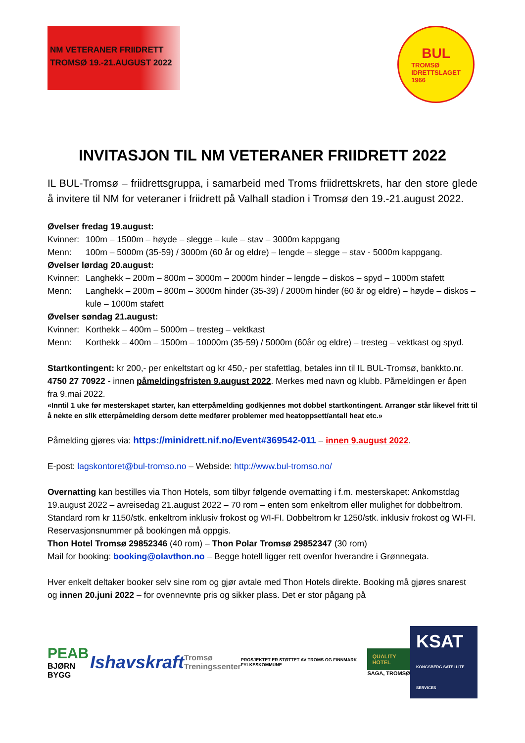NM VETERANER FRIIDRETT
TROMSØ 19.-21.AUGUST 2022
BUL
TROMSØ
IDRETTSLAGET
1966
INVITASJON TIL NM VETERANER FRIIDRETT 2022
IL BUL-Tromsø – friidrettsgruppa, i samarbeid med Troms friidrettskrets, har den store glede å invitere til NM for veteraner i friidrett på Valhall stadion i Tromsø den 19.-21.august 2022.
Øvelser fredag 19.august:
Kvinner: 100m – 1500m – høyde – slegge – kule – stav – 3000m kappgang
Menn: 100m – 5000m (35-59) / 3000m (60 år og eldre) – lengde – slegge – stav - 5000m kappgang.
Øvelser lørdag 20.august:
Kvinner: Langhekk – 200m – 800m – 3000m – 2000m hinder – lengde – diskos – spyd – 1000m stafett
Menn: Langhekk – 200m – 800m – 3000m hinder (35-39) / 2000m hinder (60 år og eldre) – høyde – diskos – kule – 1000m stafett
Øvelser søndag 21.august:
Kvinner: Korthekk – 400m – 5000m – tresteg – vektkast
Menn: Korthekk – 400m – 1500m – 10000m (35-59) / 5000m (60år og eldre) – tresteg – vektkast og spyd.
Startkontingent: kr 200,- per enkeltstart og kr 450,- per stafettlag, betales inn til IL BUL-Tromsø, bankkto.nr. 4750 27 70922 - innen påmeldingsfristen 9.august 2022. Merkes med navn og klubb. Påmeldingen er åpen fra 9.mai 2022.
«Inntil 1 uke før mesterskapet starter, kan etterpåmelding godkjennes mot dobbel startkontingent. Arrangør står likevel fritt til å nekte en slik etterpåmelding dersom dette medfører problemer med heatoppsett/antall heat etc.»
Påmelding gjøres via: https://minidrett.nif.no/Event#369542-011 – innen 9.august 2022.
E-post: lagskontoret@bul-tromso.no – Webside: http://www.bul-tromso.no/
Overnatting kan bestilles via Thon Hotels, som tilbyr følgende overnatting i f.m. mesterskapet: Ankomstdag 19.august 2022 – avreisedag 21.august 2022 – 70 rom – enten som enkeltrom eller mulighet for dobbeltrom. Standard rom kr 1150/stk. enkeltrom inklusiv frokost og WI-FI. Dobbeltrom kr 1250/stk. inklusiv frokost og WI-FI. Reservasjonsnummer på bookingen må oppgis.
Thon Hotel Tromsø 29852346 (40 rom) – Thon Polar Tromsø 29852347 (30 rom)
Mail for booking: booking@olavthon.no – Begge hotell ligger rett ovenfor hverandre i Grønnegata.
Hver enkelt deltaker booker selv sine rom og gjør avtale med Thon Hotels direkte. Booking må gjøres snarest og innen 20.juni 2022 – for ovennevnte pris og sikker plass. Det er stor pågang på
PEAB
BJØRN BYGG
Ishavskraft
Tromsø
Treningssenter
PROSJEKTET ER STØTTET AV TROMS OG FINNMARK FYLKESKOMMUNE
QUALITY HOTEL
SAGA, TROMSØ
KSAT
KONGSBERG SATELLITE SERVICES